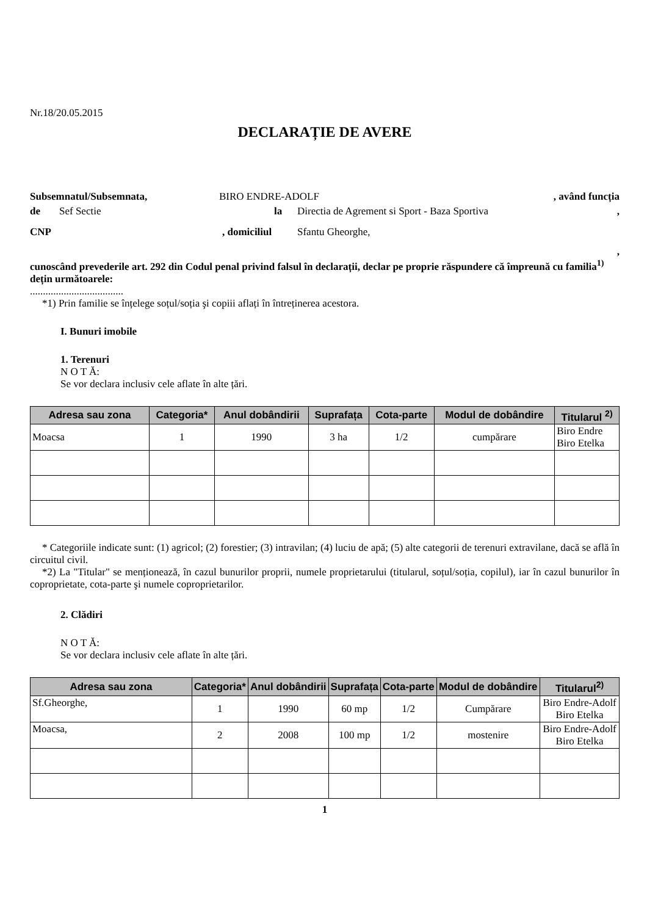Nr.18/20.05.2015
DECLARAȚIE DE AVERE
Subsemnatul/Subsemnata, BIRO ENDRE-ADOLF, având funcția
de Sef Sectie la Directia de Agrement si Sport - Baza Sportiva,
CNP, domiciliul Sfantu Gheorghe,
,
cunoscând prevederile art. 292 din Codul penal privind falsul în declarații, declar pe proprie răspundere că împreună cu familia<sup>1)</sup> dețin următoarele:
....................................
*1) Prin familie se înțelege soțul/soția şi copiii aflați în întreținerea acestora.
I. Bunuri imobile
1. Terenuri
N O T Ă:
Se vor declara inclusiv cele aflate în alte țări.
| Adresa sau zona | Categoria* | Anul dobândirii | Suprafața | Cota-parte | Modul de dobândire | Titularul <sup>2)</sup> |
| --- | --- | --- | --- | --- | --- | --- |
| Moacsa | 1 | 1990 | 3 ha | 1/2 | cumpărare | Biro Endre Biro Etelka |
* Categoriile indicate sunt: (1) agricol; (2) forestier; (3) intravilan; (4) luciu de apă; (5) alte categorii de terenuri extravilane, dacă se află în circuitul civil.
*2) La "Titular" se menționează, în cazul bunurilor proprii, numele proprietarului (titularul, soțul/soția, copilul), iar în cazul bunurilor în coproprietate, cota-parte şi numele coproprietarilor.
2. Clădiri
N O T Ă:
Se vor declara inclusiv cele aflate în alte țări.
| Adresa sau zona | Categoria* | Anul dobândirii | Suprafața | Cota-parte | Modul de dobândire | Titularul<sup>2)</sup> |
| --- | --- | --- | --- | --- | --- | --- |
| Sf.Gheorghe, | 1 | 1990 | 60 mp | 1/2 | Cumpărare | Biro Endre-Adolf Biro Etelka |
| Moacsa, | 2 | 2008 | 100 mp | 1/2 | mostenire | Biro Endre-Adolf Biro Etelka |
1